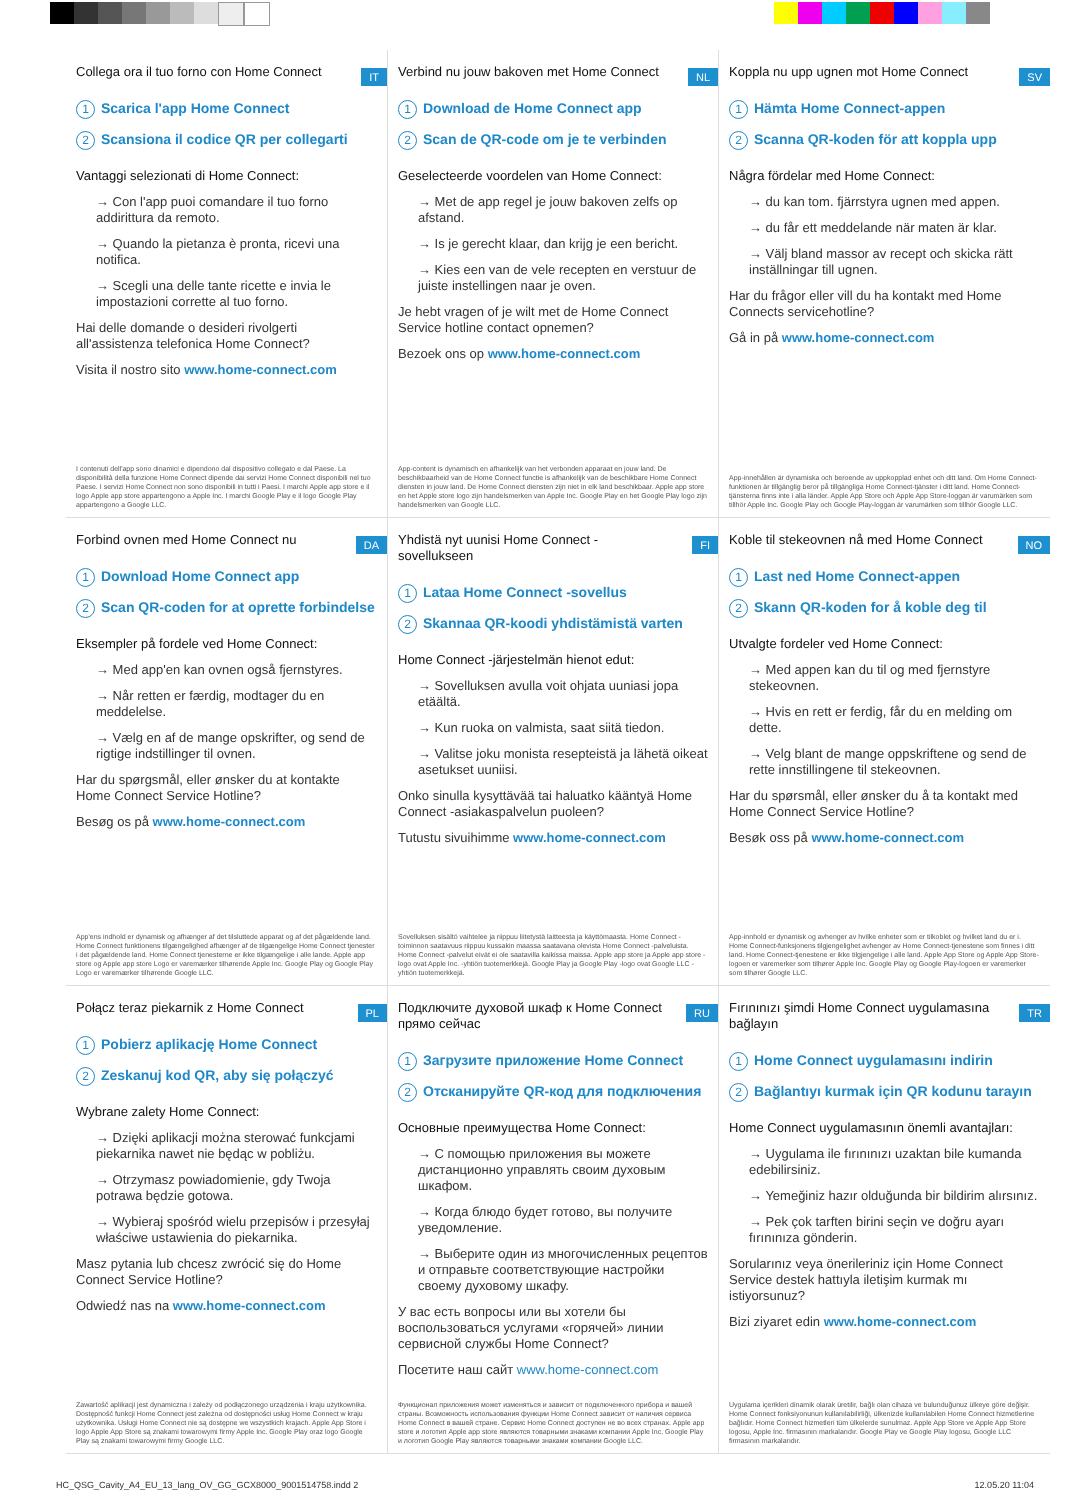IT
Collega ora il tuo forno con Home Connect
1 Scarica l'app Home Connect
2 Scansiona il codice QR per collegarti
Vantaggi selezionati di Home Connect:
→ Con l'app puoi comandare il tuo forno addirittura da remoto.
→ Quando la pietanza è pronta, ricevi una notifica.
→ Scegli una delle tante ricette e invia le impostazioni corrette al tuo forno.
Hai delle domande o desideri rivolgerti all'assistenza telefonica Home Connect?
Visita il nostro sito www.home-connect.com
I contenuti dell'app sono dinamici e dipendono dal dispositivo collegato e dal Paese. La disponibilità della funzione Home Connect dipende dai servizi Home Connect disponibili nel tuo Paese. I servizi Home Connect non sono disponibili in tutti i Paesi. I marchi Apple app store e il logo Apple app store appartengono a Apple Inc. I marchi Google Play e il logo Google Play appartengono a Google LLC.
NL
Verbind nu jouw bakoven met Home Connect
1 Download de Home Connect app
2 Scan de QR-code om je te verbinden
Geselecteerde voordelen van Home Connect:
→ Met de app regel je jouw bakoven zelfs op afstand.
→ Is je gerecht klaar, dan krijg je een bericht.
→ Kies een van de vele recepten en verstuur de juiste instellingen naar je oven.
Je hebt vragen of je wilt met de Home Connect Service hotline contact opnemen?
Bezoek ons op www.home-connect.com
App-content is dynamisch en afhankelijk van het verbonden apparaat en jouw land. De beschikbaarheid van de Home Connect functie is afhankelijk van de beschikbare Home Connect diensten in jouw land. De Home Connect diensten zijn niet in elk land beschikbaar. Apple app store en het Apple store logo zijn handelsmerken van Apple Inc. Google Play en het Google Play logo zijn handelsmerken van Google LLC.
SV
Koppla nu upp ugnen mot Home Connect
1 Hämta Home Connect-appen
2 Scanna QR-koden för att koppla upp
Några fördelar med Home Connect:
→ du kan tom. fjärrstyra ugnen med appen.
→ du får ett meddelande när maten är klar.
→ Välj bland massor av recept och skicka rätt inställningar till ugnen.
Har du frågor eller vill du ha kontakt med Home Connects servicehotline?
Gå in på www.home-connect.com
App-innehållen är dynamiska och beroende av uppkopplad enhet och ditt land. Om Home Connect-funktionen är tillgänglig beror på tillgängliga Home Connect-tjänster i ditt land. Home Connect-tjänsterna finns inte i alla länder. Apple App Store och Apple App Store-loggan är varumärken som tillhör Apple Inc. Google Play och Google Play-loggan är varumärken som tillhör Google LLC.
DA
Forbind ovnen med Home Connect nu
1 Download Home Connect app
2 Scan QR-coden for at oprette forbindelse
Eksempler på fordele ved Home Connect:
→ Med app'en kan ovnen også fjernstyres.
→ Når retten er færdig, modtager du en meddelelse.
→ Vælg en af de mange opskrifter, og send de rigtige indstillinger til ovnen.
Har du spørgsmål, eller ønsker du at kontakte Home Connect Service Hotline?
Besøg os på www.home-connect.com
App'ens indhold er dynamisk og afhænger af det tilsluttede apparat og af det pågældende land. Home Connect funktionens tilgængelighed afhænger af de tilgængelige Home Connect tjenester i det pågældende land. Home Connect tjenesterne er ikke tilgængelige i alle lande. Apple app store og Apple app store Logo er varemærker tilhørende Apple Inc. Google Play og Google Play Logo er varemærker tilhørende Google LLC.
FI
Yhdistä nyt uunisi Home Connect -sovellukseen
1 Lataa Home Connect -sovellus
2 Skannaa QR-koodi yhdistämistä varten
Home Connect -järjestelmän hienot edut:
→ Sovelluksen avulla voit ohjata uuniasi jopa etäältä.
→ Kun ruoka on valmista, saat siitä tiedon.
→ Valitse joku monista resepteistä ja lähetä oikeat asetukset uuniisi.
Onko sinulla kysyttävää tai haluatko kääntyä Home Connect -asiakaspalvelun puoleen?
Tutustu sivuihimme www.home-connect.com
Sovelluksen sisältö vaihtelee ja riippuu liitetystä laitteesta ja käyttömaasta. Home Connect -toiminnon saatavuus riippuu kussakin maassa saatavana olevista Home Connect -palveluista. Home Connect -palvelut eivät ei ole saatavilla kaikissa maissa. Apple app store ja Apple app store -logo ovat Apple Inc. -yhtiön tuotemerkkejä. Google Play ja Google Play -logo ovat Google LLC -yhtiön tuotemerkkejä.
NO
Koble til stekeovnen nå med Home Connect
1 Last ned Home Connect-appen
2 Skann QR-koden for å koble deg til
Utvalgte fordeler ved Home Connect:
→ Med appen kan du til og med fjernstyre stekeovnen.
→ Hvis en rett er ferdig, får du en melding om dette.
→ Velg blant de mange oppskriftene og send de rette innstillingene til stekeovnen.
Har du spørsmål, eller ønsker du å ta kontakt med Home Connect Service Hotline?
Besøk oss på www.home-connect.com
App-innhold er dynamisk og avhenger av hvilke enheter som er tilkoblet og hvilket land du er i. Home Connect-funksjonens tilgjengelighet avhenger av Home Connect-tjenestene som finnes i ditt land. Home Connect-tjenestene er ikke tilgjengelige i alle land. Apple App Store og Apple App Store-logoen er varemerker som tilhører Apple Inc. Google Play og Google Play-logoen er varemerker som tilhører Google LLC.
PL
Połącz teraz piekarnik z Home Connect
1 Pobierz aplikację Home Connect
2 Zeskanuj kod QR, aby się połączyć
Wybrane zalety Home Connect:
→ Dzięki aplikacji można sterować funkcjami piekarnika nawet nie będąc w pobliżu.
→ Otrzymasz powiadomienie, gdy Twoja potrawa będzie gotowa.
→ Wybieraj spośród wielu przepisów i przesyłaj właściwe ustawienia do piekarnika.
Masz pytania lub chcesz zwrócić się do Home Connect Service Hotline?
Odwiedź nas na www.home-connect.com
Zawartość aplikacji jest dynamiczna i zależy od podłączonego urządzenia i kraju użytkownika. Dostępność funkcji Home Connect jest zależna od dostępności usług Home Connect w kraju użytkownika. Usługi Home Connect nie są dostępne we wszystkich krajach. Apple App Store i logo Apple App Store są znakami towarowymi firmy Apple Inc. Google Play oraz logo Google Play są znakami towarowymi firmy Google LLC.
RU
Подключите духовой шкаф к Home Connect прямо сейчас
1 Загрузите приложение Home Connect
2 Отсканируйте QR-код для подключения
Основные преимущества Home Connect:
→ С помощью приложения вы можете дистанционно управлять своим духовым шкафом.
→ Когда блюдо будет готово, вы получите уведомление.
→ Выберите один из многочисленных рецептов и отправьте соответствующие настройки своему духовому шкафу.
У вас есть вопросы или вы хотели бы воспользоваться услугами «горячей» линии сервисной службы Home Connect?
Посетите наш сайт www.home-connect.com
Функционал приложения может изменяться и зависит от подключенного прибора и вашей страны. Возможность использования функции Home Connect зависит от наличия сервиса Home Connect в вашей стране. Сервис Home Connect доступен не во всех странах. Apple app store и логотип Apple app store являются товарными знаками компании Apple Inc. Google Play и логотип Google Play являются товарными знаками компании Google LLC.
TR
Fırınınızı şimdi Home Connect uygulamasına bağlayın
1 Home Connect uygulamasını indirin
2 Bağlantıyı kurmak için QR kodunu tarayın
Home Connect uygulamasının önemli avantajları:
→ Uygulama ile fırınınızı uzaktan bile kumanda edebilirsiniz.
→ Yemeğiniz hazır olduğunda bir bildirim alırsınız.
→ Pek çok tarften birini seçin ve doğru ayarı fırınınıza gönderin.
Sorularınız veya önerileriniz için Home Connect Service destek hattıyla iletişim kurmak mı istiyorsunuz?
Bizi ziyaret edin www.home-connect.com
Uygulama içerikleri dinamik olarak üretilir, bağlı olan cihaza ve bulunduğunuz ülkeye göre değişir. Home Connect fonksiyonunun kullanılabilirliği, ülkenizde kullanılabilen Home Connect hizmetlerine bağlıdır. Home Connect hizmetleri tüm ülkelerde sunulmaz. Apple App Store ve Apple App Store logosu, Apple Inc. firmasının markalarıdır. Google Play ve Google Play logosu, Google LLC firmasının markalarıdır.
HC_QSG_Cavity_A4_EU_13_lang_OV_GG_GCX8000_9001514758.indd 2 12.05.20 11:04